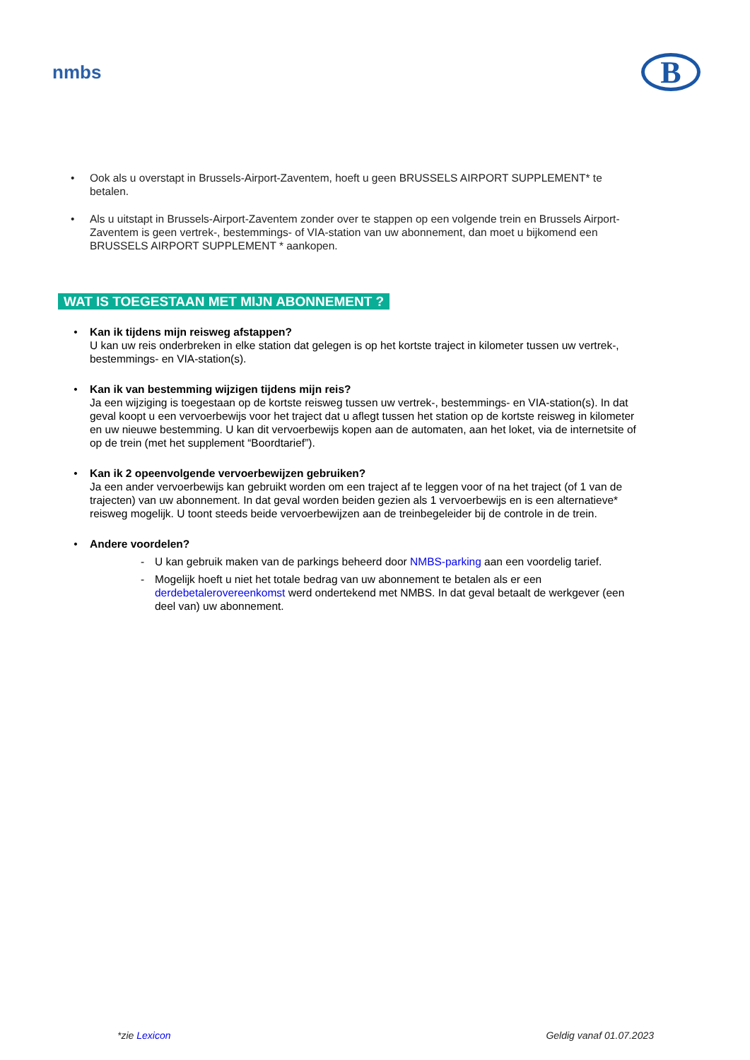nmbs
B
• Ook als u overstapt in Brussels-Airport-Zaventem, hoeft u geen BRUSSELS AIRPORT SUPPLEMENT* te betalen.
• Als u uitstapt in Brussels-Airport-Zaventem zonder over te stappen op een volgende trein en Brussels Airport-Zaventem is geen vertrek-, bestemmings- of VIA-station van uw abonnement, dan moet u bijkomend een BRUSSELS AIRPORT SUPPLEMENT * aankopen.
WAT IS TOEGESTAAN MET MIJN ABONNEMENT ?
• Kan ik tijdens mijn reisweg afstappen?
U kan uw reis onderbreken in elke station dat gelegen is op het kortste traject in kilometer tussen uw vertrek-, bestemmings- en VIA-station(s).
• Kan ik van bestemming wijzigen tijdens mijn reis?
Ja een wijziging is toegestaan op de kortste reisweg tussen uw vertrek-, bestemmings- en VIA-station(s). In dat geval koopt u een vervoerbewijs voor het traject dat u aflegt tussen het station op de kortste reisweg in kilometer en uw nieuwe bestemming. U kan dit vervoerbewijs kopen aan de automaten, aan het loket, via de internetsite of op de trein (met het supplement “Boordtarief”).
• Kan ik 2 opeenvolgende vervoerbewijzen gebruiken?
Ja een ander vervoerbewijs kan gebruikt worden om een traject af te leggen voor of na het traject (of 1 van de trajecten) van uw abonnement. In dat geval worden beiden gezien als 1 vervoerbewijs en is een alternatieve* reisweg mogelijk. U toont steeds beide vervoerbewijzen aan de treinbegeleider bij de controle in de trein.
• Andere voordelen?
- U kan gebruik maken van de parkings beheerd door NMBS-parking aan een voordelig tarief.
- Mogelijk hoeft u niet het totale bedrag van uw abonnement te betalen als er een derdebetalerovereenkomst werd ondertekend met NMBS. In dat geval betaalt de werkgever (een deel van) uw abonnement.
*zie Lexicon Geldig vanaf 01.07.2023